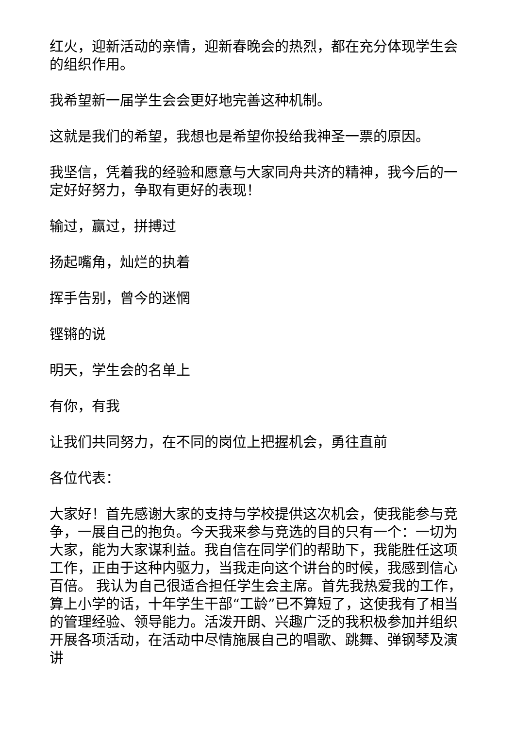红火，迎新活动的亲情，迎新春晚会的热烈，都在充分体现学生会的组织作用。
我希望新一届学生会会更好地完善这种机制。
这就是我们的希望，我想也是希望你投给我神圣一票的原因。
我坚信，凭着我的经验和愿意与大家同舟共济的精神，我今后的一定好好努力，争取有更好的表现！
输过，赢过，拼搏过
扬起嘴角，灿烂的执着
挥手告别，曾今的迷惘
铿锵的说
明天，学生会的名单上
有你，有我
让我们共同努力，在不同的岗位上把握机会，勇往直前
各位代表：
大家好！首先感谢大家的支持与学校提供这次机会，使我能参与竞争，一展自己的抱负。今天我来参与竞选的目的只有一个：一切为大家，能为大家谋利益。我自信在同学们的帮助下，我能胜任这项工作，正由于这种内驱力，当我走向这个讲台的时候，我感到信心百倍。 我认为自己很适合担任学生会主席。首先我热爱我的工作，算上小学的话，十年学生干部“工龄”已不算短了，这使我有了相当的管理经验、领导能力。活泼开朗、兴趣广泛的我积极参加并组织开展各项活动，在活动中尽情施展自己的唱歌、跳舞、弹钢琴及演讲